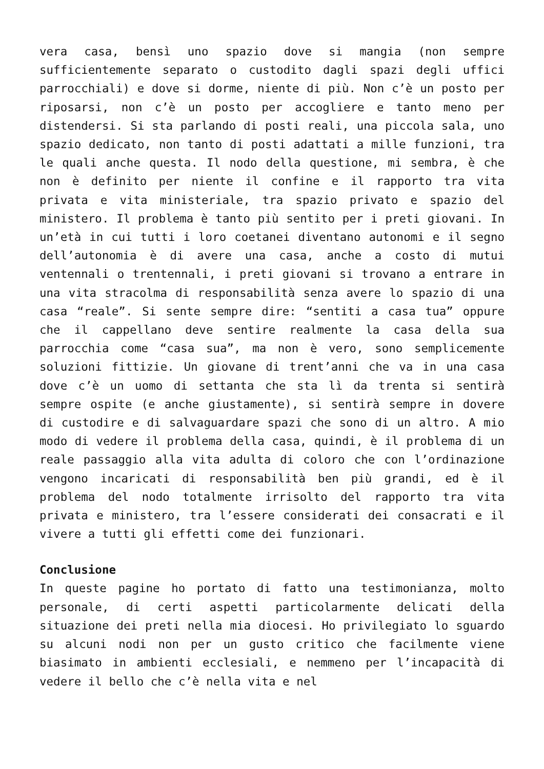vera casa, bensì uno spazio dove si mangia (non sempre sufficientemente separato o custodito dagli spazi degli uffici parrocchiali) e dove si dorme, niente di più. Non c’è un posto per riposarsi, non c’è un posto per accogliere e tanto meno per distendersi. Si sta parlando di posti reali, una piccola sala, uno spazio dedicato, non tanto di posti adattati a mille funzioni, tra le quali anche questa. Il nodo della questione, mi sembra, è che non è definito per niente il confine e il rapporto tra vita privata e vita ministeriale, tra spazio privato e spazio del ministero. Il problema è tanto più sentito per i preti giovani. In un’età in cui tutti i loro coetanei diventano autonomi e il segno dell’autonomia è di avere una casa, anche a costo di mutui ventennali o trentennali, i preti giovani si trovano a entrare in una vita stracolma di responsabilità senza avere lo spazio di una casa “reale”. Si sente sempre dire: “sentiti a casa tua” oppure che il cappellano deve sentire realmente la casa della sua parrocchia come “casa sua”, ma non è vero, sono semplicemente soluzioni fittizie. Un giovane di trent’anni che va in una casa dove c’è un uomo di settanta che sta lì da trenta si sentirà sempre ospite (e anche giustamente), si sentirà sempre in dovere di custodire e di salvaguardare spazi che sono di un altro. A mio modo di vedere il problema della casa, quindi, è il problema di un reale passaggio alla vita adulta di coloro che con l’ordinazione vengono incaricati di responsabilità ben più grandi, ed è il problema del nodo totalmente irrisolto del rapporto tra vita privata e ministero, tra l’essere considerati dei consacrati e il vivere a tutti gli effetti come dei funzionari.
Conclusione
In queste pagine ho portato di fatto una testimonianza, molto personale, di certi aspetti particolarmente delicati della situazione dei preti nella mia diocesi. Ho privilegiato lo sguardo su alcuni nodi non per un gusto critico che facilmente viene biasimato in ambienti ecclesiali, e nemmeno per l’incapacità di vedere il bello che c’è nella vita e nel